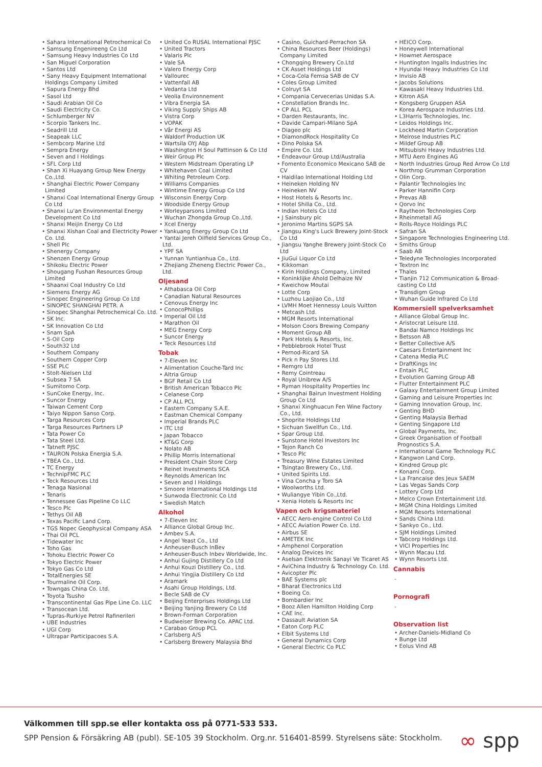• Sahara International Petrochemical Co
• Samsung Engenireeng Co Ltd
• Samsung Heavy Industries Co Ltd
• San Miguel Corporation
• Santos Ltd
• Sany Heavy Equipment International Holdings Company Limited
• Sapura Energy Bhd
• Sasol Ltd
• Saudi Arabian Oil Co
• Saudi Electricity Co.
• Schlumberger NV
• Scorpio Tankers Inc.
• Seadrill Ltd
• Seapeak LLC
• Sembcorp Marine Ltd
• Sempra Energy
• Seven and I Holdings
• SFL Corp Ltd
• Shan Xi Huayang Group New Energy Co.,Ltd.
• Shanghai Electric Power Company Limited
• Shanxi Coal International Energy Group Co Ltd
• Shanxi Lu'an Environmental Energy Development Co Ltd
• Shanxi Meijin Energy Co Ltd
• Shanxi Xishan Coal and Electricity Power Co. Ltd.
• Shell Plc
• Shenergy Company
• Shenzen Energy Group
• Shikoku Electric Power
• Shougang Fushan Resources Group Limited
• Shaanxi Coal Industry Co Ltd
• Siemens Energy AG
• Sinopec Engineering Group Co Ltd
• SINOPEC SHANGHAI PETR. A
• Sinopec Shanghai Petrochemical Co. Ltd.
• SK Inc.
• SK Innovation Co Ltd
• Snam SpA
• S-Oil Corp
• South32 Ltd
• Southern Company
• Southern Copper Corp
• SSE PLC
• Stolt-Nielsen Ltd
• Subsea 7 SA
• Sumitomo Corp.
• SunCoke Energy, Inc.
• Suncor Energy
• Taiwan Cement Corp
• Taiyo Nippon Sanso Corp.
• Targa Resources Corp
• Targa Resources Partners LP
• Tata Power Co
• Tata Steel Ltd.
• Tatneft PJSC
• TAURON Polska Energia S.A.
• TBEA Co., Ltd.
• TC Energy
• TechnipFMC PLC
• Teck Resources Ltd
• Tenaga Nasional
• Tenaris
• Tennessee Gas Pipeline Co LLC
• Tesco Plc
• Tethys Oil AB
• Texas Pacific Land Corp.
• TGS Nopec Geophysical Company ASA
• Thai Oil PCL
• Tidewater Inc
• Toho Gas
• Tohoku Electric Power Co
• Tokyo Electric Power
• Tokyo Gas Co Ltd
• TotalEnergies SE
• Tourmaline Oil Corp.
• Towngas China Co. Ltd.
• Toyota Tsusho
• Transcontinental Gas Pipe Line Co. LLC
• Transocean Ltd.
• Tupras-Rurkiye Petrol Rafinerileri
• UBE Industries
• UGI Corp
• Ultrapar Participacoes S.A.
• United Co RUSAL International PJSC
• United Tractors
• Valaris Plc
• Vale SA
• Valero Energy Corp
• Vallourec
• Vattenfall AB
• Vedanta Ltd
• Veolia Environnement
• Vibra Energia SA
• Viking Supply Ships AB
• Vistra Corp
• VOPAK
• Vår Energi AS
• Waldorf Production UK
• Wartsila OYJ Abp
• Washington H Soul Pattinson & Co Ltd
• Weir Group Plc
• Western Midstream Operating LP
• Whitehaven Coal Limited
• Whiting Petroleum Corp.
• Williams Companies
• Wintime Energy Group Co Ltd
• Wisconsin Energy Corp
• Woodside Energy Group
• Worleyparsons Limited
• Wuchan Zhongda Group Co.,Ltd.
• Xcel Energy
• Yankuang Energy Group Co Ltd
• Yantai Jereh Oilfield Services Group Co., Ltd.
• YPF SA
• Yunnan Yuntianhua Co., Ltd.
• Zhejiang Zheneng Electric Power Co., Ltd.
Oljesand
• Athabasca Oil Corp
• Canadian Natural Resources
• Cenovus Energy Inc
• ConocoPhillips
• Imperial Oil Ltd
• Marathon Oil
• MEG Energy Corp
• Suncor Energy
• Teck Resources Ltd
Tobak
• 7-Eleven Inc
• Alimentation Couche-Tard Inc
• Altria Group
• BGF Retail Co Ltd
• British American Tobacco Plc
• Celanese Corp
• CP ALL PCL
• Eastern Company S.A.E.
• Eastman Chemical Company
• Imperial Brands PLC
• ITC Ltd
• Japan Tobacco
• KT&G Corp
• Nolato AB
• Phillip Morris International
• President Chain Store Corp
• Reinet Investments SCA
• Reynolds American Inc
• Seven and I Holdings
• Smoore International Holdings Ltd
• Sunwoda Electronic Co Ltd
• Swedish Match
Alkohol
• 7-Eleven Inc
• Alliance Global Group Inc.
• Ambev S.A.
• Angel Yeast Co., Ltd
• Anheuser-Busch InBev
• Anheuser-Busch Inbev Worldwide, Inc.
• Anhui Gujing Distillery Co Ltd
• Anhui Kouzi Distillery Co., Ltd.
• Anhui Yingjia Distillery Co Ltd
• Aramark
• Asahi Group Holdings, Ltd.
• Becle SAB de CV
• Beijing Enterprises Holdings Ltd
• Beijing Yanjing Brewery Co Ltd
• Brown-Forman Corporation
• Budweiser Brewing Co. APAC Ltd.
• Carabao Group PCL
• Carlsberg A/S
• Carlsberg Brewery Malaysia Bhd
• Casino, Guichard-Perrachon SA
• China Resources Beer (Holdings) Company Limited
• Chongqing Brewery Co.Ltd
• CK Asset Holdings Ltd
• Coca-Cola Femsa SAB de CV
• Coles Group Limited
• Colruyt SA
• Compania Cervecerias Unidas S.A.
• Constellation Brands Inc.
• CP ALL PCL
• Darden Restaurants, Inc.
• Davide Campari-Milano SpA
• Diageo plc
• DiamondRock Hospitality Co
• Dino Polska SA
• Empire Co. Ltd.
• Endeavour Group Ltd/Australia
• Fomento Economico Mexicano SAB de CV
• Haidilao International Holding Ltd
• Heineken Holding NV
• Heineken NV
• Host Hotels & Resorts Inc.
• Hotel Shilla Co., Ltd.
• Indian Hotels Co Ltd
• J Sainsbury plc
• Jeronimo Martins SGPS SA
• Jiangsu King's Luck Brewery Joint-Stock Co Ltd
• Jiangsu Yanghe Brewery Joint-Stock Co Ltd
• JiuGui Liquor Co Ltd
• Kikkoman
• Kirin Holdings Company, Limited
• Koninklijke Ahold Delhaize NV
• Kweichow Moutai
• Lotte Corp
• Luzhou Laojiao Co., Ltd
• LVMH Moet Hennessy Louis Vuitton
• Metcash Ltd.
• MGM Resorts International
• Molson Coors Brewing Company
• Moment Group AB
• Park Hotels & Resorts, Inc.
• Pebblebrook Hotel Trust
• Pernod-Ricard SA
• Pick n Pay Stores Ltd.
• Remgro Ltd
• Remy Cointreau
• Royal Unibrew A/S
• Ryman Hospitality Properties Inc
• Shanghai Bairun Investment Holding Group Co Ltd
• Shanxi Xinghuacun Fen Wine Factory Co., Ltd.
• Shoprite Holdings Ltd
• Sichuan Swellfun Co., Ltd.
• Spar Group Ltd.
• Sunstone Hotel Investors Inc
• Tejon Ranch Co
• Tesco Plc
• Treasury Wine Estates Limited
• Tsingtao Brewery Co., Ltd.
• United Spirits Ltd.
• Vina Concha y Toro SA
• Woolworths Ltd.
• Wuliangye Yibin Co.,Ltd.
• Xenia Hotels & Resorts Inc
Vapen och krigsmateriel
• AECC Aero-engine Control Co Ltd
• AECC Aviation Power Co. Ltd.
• Airbus SE
• AMETEK Inc
• Amphenol Corporation
• Analog Devices Inc
• Aselsan Elektronik Sanayi Ve Ticaret AS
• AviChina Industry & Technology Co. Ltd.
• Avicopter Plc
• BAE Systems plc
• Bharat Electronics Ltd
• Boeing Co.
• Bombardier Inc
• Booz Allen Hamilton Holding Corp
• CAE Inc.
• Dassault Aviation SA
• Eaton Corp PLC
• Elbit Systems Ltd
• General Dynamics Corp
• General Electric Co PLC
• HEICO Corp.
• Honeywell International
• Howmet Aerospace
• Huntington Ingalls Industries Inc
• Hyundai Heavy Industries Co Ltd
• Invisio AB
• Jacobs Solutions
• Kawasaki Heavy Industries Ltd.
• Kitron ASA
• Kongsberg Gruppen ASA
• Korea Aerospace Industries Ltd.
• L3Harris Technologies, Inc.
• Leidos Holdings Inc.
• Lockheed Martin Corporation
• Melrose Industries PLC
• Mildef Group AB
• Mitsubishi Heavy Industries Ltd.
• MTU Aero Engines AG
• North Industries Group Red Arrow Co Ltd
• Northrop Grumman Corporation
• Olin Corp.
• Palantir Technologies Inc
• Parker Hannifin Corp
• Prevas AB
• Qorvo Inc
• Raytheon Technologies Corp
• Rheinmetall AG
• Rolls-Royce Holdings PLC
• Safran SA
• Singapore Technologies Engineering Ltd.
• Smiths Group
• Saab AB
• Teledyne Technologies Incorporated
• Textron Inc
• Thales
• Tianjin 712 Communication & Broad-casting Co Ltd
• Transdigm Group
• Wuhan Guide Infrared Co Ltd
Kommersiell spelverksamhet
• Alliance Global Group Inc.
• Aristocrat Leisure Ltd.
• Bandai Namco Holdings Inc
• Betsson AB
• Better Collective A/S
• Caesars Entertainment Inc
• Catena Media PLC
• DraftKings Inc
• Entain PLC
• Evolution Gaming Group AB
• Flutter Entertainment PLC
• Galaxy Entertainment Group Limited
• Gaming and Leisure Properties Inc
• Gaming Innovation Group, Inc.
• Genting BHD
• Genting Malaysia Berhad
• Genting Singapore Ltd
• Global Payments, Inc.
• Greek Organisation of Football Prognostics S.A.
• International Game Technology PLC
• Kangwon Land Corp.
• Kindred Group plc
• Konami Corp.
• La Francaise des Jeux SAEM
• Las Vegas Sands Corp
• Lottery Corp Ltd
• Melco Crown Entertainment Ltd.
• MGM China Holdings Limited
• MGM Resorts International
• Sands China Ltd.
• Sankyo Co., Ltd.
• SJM Holdings Limited
• Tabcorp Holdings Ltd.
• VICI Properties Inc
• Wynn Macau Ltd.
• Wynn Resorts Ltd.
Cannabis
-
Pornografi
-
Observation list
• Archer-Daniels-Midland Co
• Bunge Ltd
• Eolus Vind AB
Välkommen till spp.se eller kontakta oss på 0771-533 533.
SPP Pension & Försäkring AB (publ). SE-105 39 Stockholm. Org.nr. 516401-8599. Styrelsens säte: Stockholm.
∞ spp